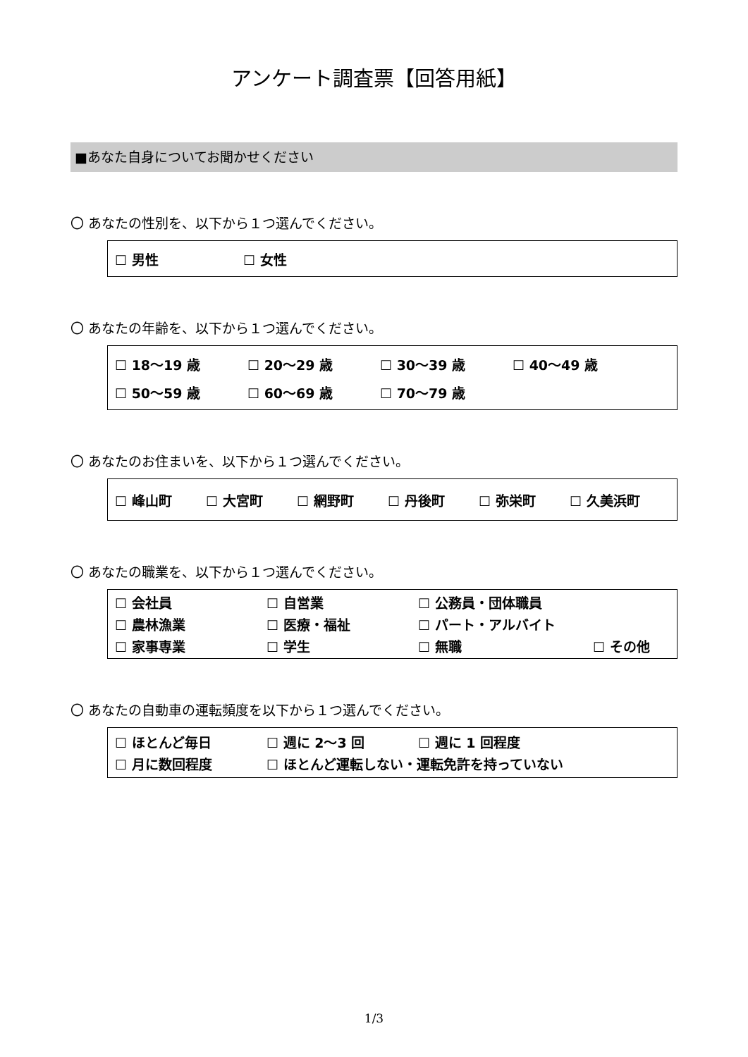アンケート調査票【回答用紙】
■あなた自身についてお聞かせください
〇 あなたの性別を、以下から１つ選んでください。
☐ 男性 ☐ 女性
〇 あなたの年齢を、以下から１つ選んでください。
☐ 18〜19 歳 ☐ 20〜29 歳 ☐ 30〜39 歳 ☐ 40〜49 歳
☐ 50〜59 歳 ☐ 60〜69 歳 ☐ 70〜79 歳
〇 あなたのお住まいを、以下から１つ選んでください。
☐ 峰山町 ☐ 大宮町 ☐ 網野町 ☐ 丹後町 ☐ 弥栄町 ☐ 久美浜町
〇 あなたの職業を、以下から１つ選んでください。
☐ 会社員 ☐ 自営業 ☐ 公務員・団体職員
☐ 農林漁業 ☐ 医療・福祉 ☐ パート・アルバイト
☐ 家事専業 ☐ 学生 ☐ 無職 ☐ その他
〇 あなたの自動車の運転頻度を以下から１つ選んでください。
☐ ほとんど毎日 ☐ 週に 2〜3 回 ☐ 週に 1 回程度
☐ 月に数回程度 ☐ ほとんど運転しない・運転免許を持っていない
1/3